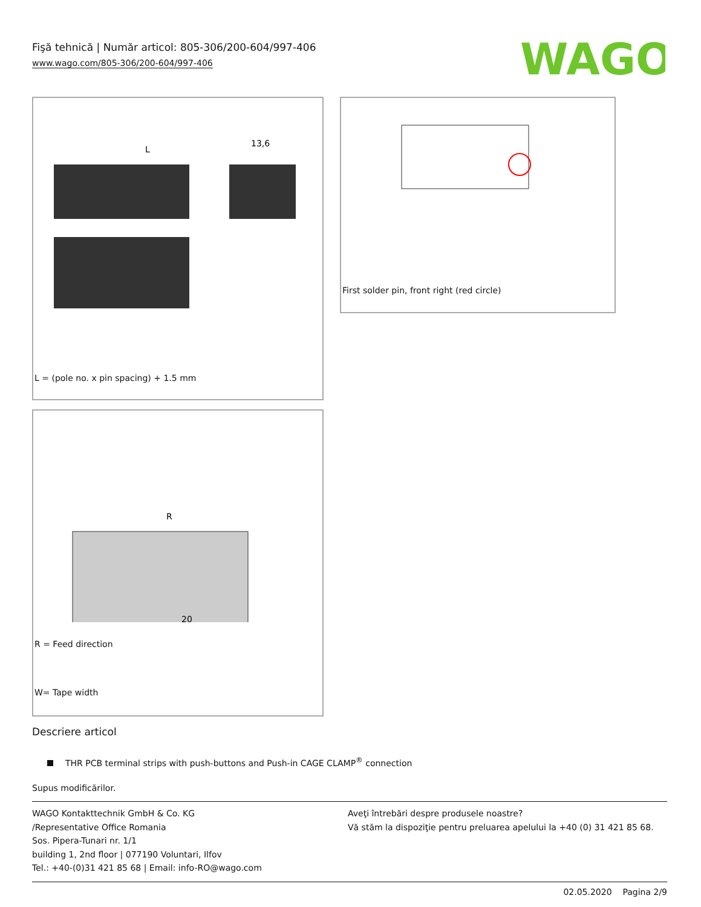Fişă tehnică | Număr articol: 805-306/200-604/997-406
www.wago.com/805-306/200-604/997-406
WAGO
L
13,6
L = (pole no. x pin spacing) + 1.5 mm
First solder pin, front right (red circle)
R
20
R = Feed direction
W= Tape width
Descriere articol
THR PCB terminal strips with push-buttons and Push-in CAGE CLAMP<sup>®</sup> connection
Supus modificărilor.
WAGO Kontakttechnik GmbH & Co. KG
/Representative Office Romania
Sos. Pipera-Tunari nr. 1/1
building 1, 2nd floor | 077190 Voluntari, Ilfov
Tel.: +40-(0)31 421 85 68 | Email: info-RO@wago.com
Aveţi întrebări despre produsele noastre?
Vă stăm la dispoziţie pentru preluarea apelului la +40 (0) 31 421 85 68.
02.05.2020 Pagina 2/9